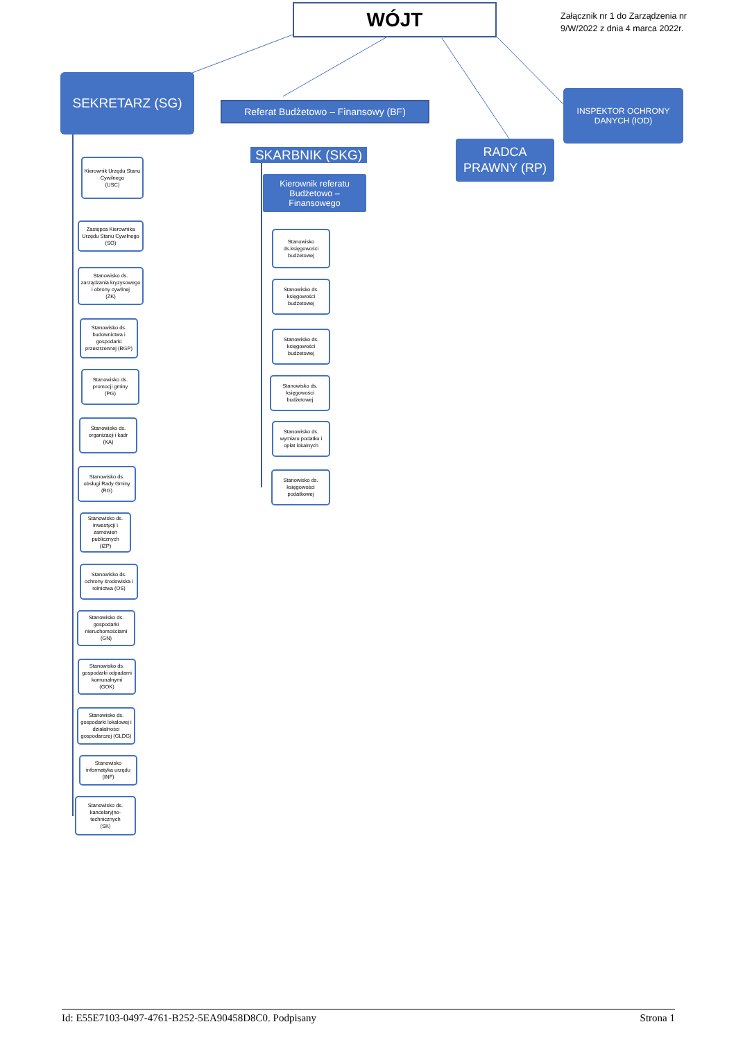WÓJT
Załącznik nr 1 do Zarządzenia nr
9/W/2022 z dnia 4 marca 2022r.
SEKRETARZ (SG)
Kierownik Urzędu Stanu Cywilnego
(USC)
Zastępca Kierownika Urzędu Stanu Cywilnego
(SO)
Stanowisko ds. zarządzania kryzysowego i obrony cywilnej
(ZK)
Stanowisko ds. budownictwa i gospodarki przestrzennej (BGP)
Stanowisko ds. promocji gminy
(PG)
Stanowisko ds. organizacji i kadr
(KA)
Stanowisko ds. obsługi Rady Gminy
(RG)
Stanowisko ds. inwestycji i zamówień publicznych
(IZP)
Stanowisko ds. ochrony środowiska i rolnictwa (OS)
Stanowisko ds. gospodarki nieruchomościami
(GN)
Stanowisko ds. gospodarki odpadami komunalnymi
(GOK)
Stanowisko ds. gospodarki lokalowej i działalności gospodarczej (GLDG)
Stanowisko informatyka urzędu
(INF)
Stanowisko ds. kancelaryjno-technicznych
(SK)
Referat Budżetowo – Finansowy (BF)
SKARBNIK (SKG)
Kierownik referatu Budżetowo – Finansowego
Stanowisko ds.księgowości budżetowej
Stanowisko ds. księgowości budżetowej
Stanowisko ds. księgowości budżetowej
Stanowisko ds. księgowości budżetowej
Stanowisko ds. wymiaru podatku i opłat lokalnych
Stanowisko ds. księgowości podatkowej
RADCA
PRAWNY (RP)
INSPEKTOR OCHRONY
DANYCH (IOD)
Id: E55E7103-0497-4761-B252-5EA90458D8C0. Podpisany Strona 1